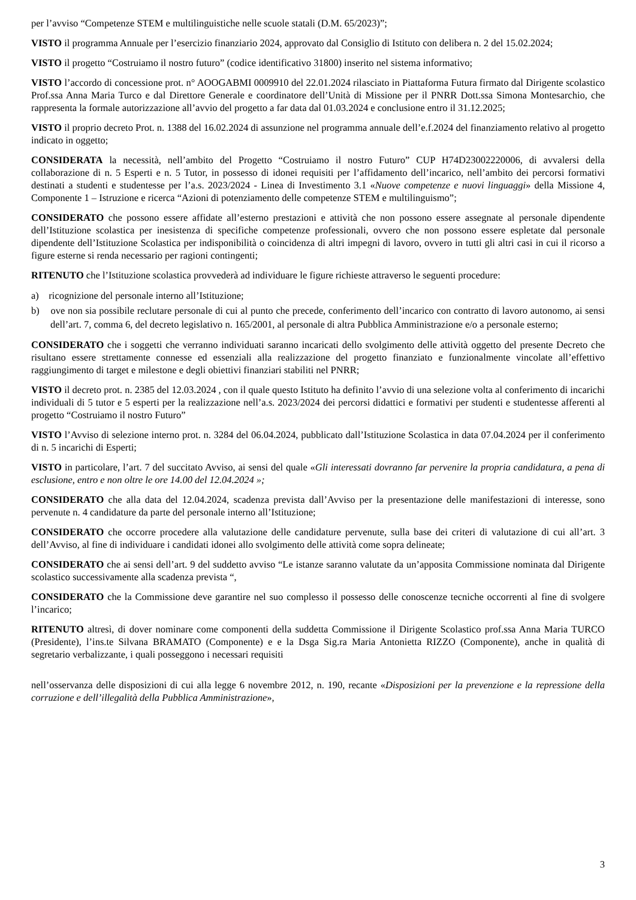per l’avviso “Competenze STEM e multilinguistiche nelle scuole statali (D.M. 65/2023)”;
VISTO il programma Annuale per l’esercizio finanziario 2024, approvato dal Consiglio di Istituto con delibera n. 2 del 15.02.2024;
VISTO il progetto “Costruiamo il nostro futuro” (codice identificativo 31800) inserito nel sistema informativo;
VISTO l’accordo di concessione prot. n° AOOGABMI 0009910 del 22.01.2024 rilasciato in Piattaforma Futura firmato dal Dirigente scolastico Prof.ssa Anna Maria Turco e dal Direttore Generale e coordinatore dell’Unità di Missione per il PNRR Dott.ssa Simona Montesarchio, che rappresenta la formale autorizzazione all’avvio del progetto a far data dal 01.03.2024 e conclusione entro il 31.12.2025;
VISTO il proprio decreto Prot. n. 1388 del 16.02.2024 di assunzione nel programma annuale dell’e.f.2024 del finanziamento relativo al progetto indicato in oggetto;
CONSIDERATA la necessità, nell’ambito del Progetto “Costruiamo il nostro Futuro” CUP H74D23002220006, di avvalersi della collaborazione di n. 5 Esperti e n. 5 Tutor, in possesso di idonei requisiti per l’affidamento dell’incarico, nell’ambito dei percorsi formativi destinati a studenti e studentesse per l’a.s. 2023/2024 - Linea di Investimento 3.1 «Nuove competenze e nuovi linguaggi» della Missione 4, Componente 1 – Istruzione e ricerca “Azioni di potenziamento delle competenze STEM e multilinguismo”;
CONSIDERATO che possono essere affidate all’esterno prestazioni e attività che non possono essere assegnate al personale dipendente dell’Istituzione scolastica per inesistenza di specifiche competenze professionali, ovvero che non possono essere espletate dal personale dipendente dell’Istituzione Scolastica per indisponibilità o coincidenza di altri impegni di lavoro, ovvero in tutti gli altri casi in cui il ricorso a figure esterne si renda necessario per ragioni contingenti;
RITENUTO che l’Istituzione scolastica provvederà ad individuare le figure richieste attraverso le seguenti procedure:
a) ricognizione del personale interno all’Istituzione;
b) ove non sia possibile reclutare personale di cui al punto che precede, conferimento dell’incarico con contratto di lavoro autonomo, ai sensi dell’art. 7, comma 6, del decreto legislativo n. 165/2001, al personale di altra Pubblica Amministrazione e/o a personale esterno;
CONSIDERATO che i soggetti che verranno individuati saranno incaricati dello svolgimento delle attività oggetto del presente Decreto che risultano essere strettamente connesse ed essenziali alla realizzazione del progetto finanziato e funzionalmente vincolate all’effettivo raggiungimento di target e milestone e degli obiettivi finanziari stabiliti nel PNRR;
VISTO il decreto prot. n. 2385 del 12.03.2024 , con il quale questo Istituto ha definito l’avvio di una selezione volta al conferimento di incarichi individuali di 5 tutor e 5 esperti per la realizzazione nell’a.s. 2023/2024 dei percorsi didattici e formativi per studenti e studentesse afferenti al progetto “Costruiamo il nostro Futuro”
VISTO l’Avviso di selezione interno prot. n. 3284 del 06.04.2024, pubblicato dall’Istituzione Scolastica in data 07.04.2024 per il conferimento di n. 5 incarichi di Esperti;
VISTO in particolare, l’art. 7 del succitato Avviso, ai sensi del quale «Gli interessati dovranno far pervenire la propria candidatura, a pena di esclusione, entro e non oltre le ore 14.00 del 12.04.2024 »;
CONSIDERATO che alla data del 12.04.2024, scadenza prevista dall’Avviso per la presentazione delle manifestazioni di interesse, sono pervenute n. 4 candidature da parte del personale interno all’Istituzione;
CONSIDERATO che occorre procedere alla valutazione delle candidature pervenute, sulla base dei criteri di valutazione di cui all’art. 3 dell’Avviso, al fine di individuare i candidati idonei allo svolgimento delle attività come sopra delineate;
CONSIDERATO che ai sensi dell’art. 9 del suddetto avviso “Le istanze saranno valutate da un’apposita Commissione nominata dal Dirigente scolastico successivamente alla scadenza prevista “,
CONSIDERATO che la Commissione deve garantire nel suo complesso il possesso delle conoscenze tecniche occorrenti al fine di svolgere l’incarico;
RITENUTO altresì, di dover nominare come componenti della suddetta Commissione il Dirigente Scolastico prof.ssa Anna Maria TURCO (Presidente), l’ins.te Silvana BRAMATO (Componente) e e la Dsga Sig.ra Maria Antonietta RIZZO (Componente), anche in qualità di segretario verbalizzante, i quali posseggono i necessari requisiti
nell’osservanza delle disposizioni di cui alla legge 6 novembre 2012, n. 190, recante «Disposizioni per la prevenzione e la repressione della corruzione e dell’illegalità della Pubblica Amministrazione»,
3